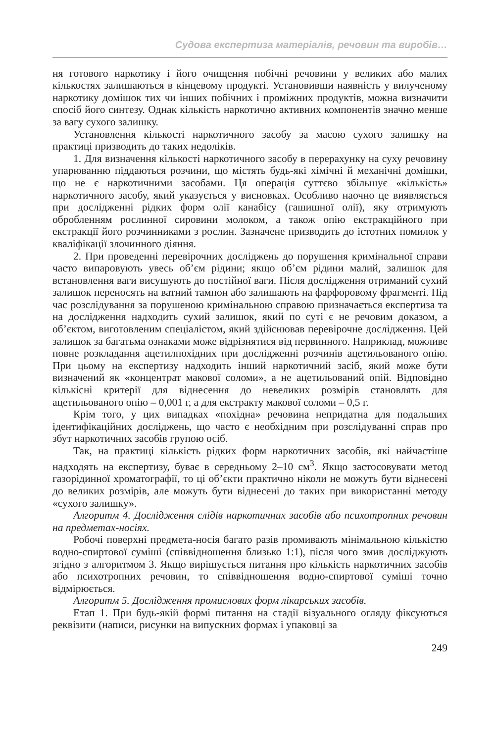Судова експертиза матеріалів, речовин та виробів…
ня готового наркотику і його очищення побічні речовини у великих або малих кількостях залишаються в кінцевому продукті. Установивши наявність у вилученому наркотику домішок тих чи інших побічних і проміжних продуктів, можна визначити спосіб його синтезу. Однак кількість наркотично активних компонентів значно менше за вагу сухого залишку.
Установлення кількості наркотичного засобу за масою сухого залишку на практиці призводить до таких недоліків.
1. Для визначення кількості наркотичного засобу в перерахунку на суху речовину упарюванню піддаються розчини, що містять будь-які хімічні й механічні домішки, що не є наркотичними засобами. Ця операція суттєво збільшує «кількість» наркотичного засобу, який указується у висновках. Особливо наочно це виявляється при дослідженні рідких форм олії канабісу (гашишної олії), яку отримують обробленням рослинної сировини молоком, а також опію екстракційного при екстракції його розчинниками з рослин. Зазначене призводить до істотних помилок у кваліфікації злочинного діяння.
2. При проведенні перевірочних досліджень до порушення кримінальної справи часто випаровують увесь об’єм рідини; якщо об’єм рідини малий, залишок для встановлення ваги висушують до постійної ваги. Після дослідження отриманий сухий залишок переносять на ватний тампон або залишають на фарфоровому фрагменті. Під час розслідування за порушеною кримінальною справою призначається експертиза та на дослідження надходить сухий залишок, який по суті є не речовим доказом, а об’єктом, виготовленим спеціалістом, який здійснював перевірочне дослідження. Цей залишок за багатьма ознаками може відрізнятися від первинного. Наприклад, можливе повне розкладання ацетилпохідних при дослідженні розчинів ацетильованого опію. При цьому на експертизу надходить інший наркотичний засіб, який може бути визначений як «концентрат макової соломи», а не ацетильований опій. Відповідно кількісні критерії для віднесення до невеликих розмірів становлять для ацетильованого опію – 0,001 г, а для екстракту макової соломи – 0,5 г.
Крім того, у цих випадках «похідна» речовина непридатна для подальших ідентифікаційних досліджень, що часто є необхідним при розслідуванні справ про збут наркотичних засобів групою осіб.
Так, на практиці кількість рідких форм наркотичних засобів, які найчастіше надходять на експертизу, буває в середньому 2–10 см<sup>3</sup>. Якщо застосовувати метод газорідинної хроматографії, то ці об’єкти практично ніколи не можуть бути віднесені до великих розмірів, але можуть бути віднесені до таких при використанні методу «сухого залишку».
Алгоритм 4. Дослідження слідів наркотичних засобів або психотропних речовин на предметах-носіях.
Робочі поверхні предмета-носія багато разів промивають мінімальною кількістю водно-спиртової суміші (співвідношення близько 1:1), після чого змив досліджують згідно з алгоритмом 3. Якщо вирішується питання про кількість наркотичних засобів або психотропних речовин, то співвідношення водно-спиртової суміші точно відмірюється.
Алгоритм 5. Дослідження промислових форм лікарських засобів.
Етап 1. При будь-якій формі питання на стадії візуального огляду фіксуються реквізити (написи, рисунки на випускних формах і упаковці за
249